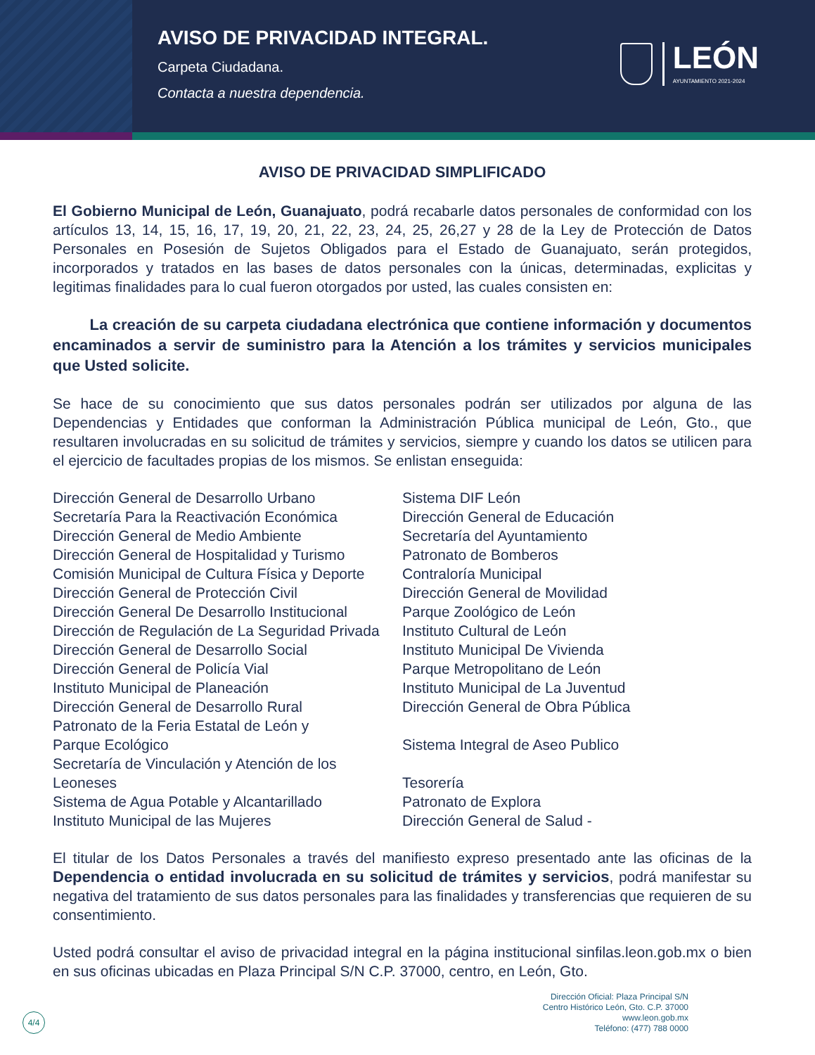AVISO DE PRIVACIDAD INTEGRAL.
Carpeta Ciudadana.
Contacta a nuestra dependencia.
LEÓN
AYUNTAMIENTO 2021-2024
AVISO DE PRIVACIDAD SIMPLIFICADO
El Gobierno Municipal de León, Guanajuato, podrá recabarle datos personales de conformidad con los artículos 13, 14, 15, 16, 17, 19, 20, 21, 22, 23, 24, 25, 26,27 y 28 de la Ley de Protección de Datos Personales en Posesión de Sujetos Obligados para el Estado de Guanajuato, serán protegidos, incorporados y tratados en las bases de datos personales con la únicas, determinadas, explicitas y legitimas finalidades para lo cual fueron otorgados por usted, las cuales consisten en:
La creación de su carpeta ciudadana electrónica que contiene información y documentos encaminados a servir de suministro para la Atención a los trámites y servicios municipales que Usted solicite.
Se hace de su conocimiento que sus datos personales podrán ser utilizados por alguna de las Dependencias y Entidades que conforman la Administración Pública municipal de León, Gto., que resultaren involucradas en su solicitud de trámites y servicios, siempre y cuando los datos se utilicen para el ejercicio de facultades propias de los mismos. Se enlistan enseguida:
Dirección General de Desarrollo Urbano
Secretaría Para la Reactivación Económica
Dirección General de Medio Ambiente
Dirección General de Hospitalidad y Turismo
Comisión Municipal de Cultura Física y Deporte
Dirección General de Protección Civil
Dirección General De Desarrollo Institucional
Dirección de Regulación de La Seguridad Privada
Dirección General de Desarrollo Social
Dirección General de Policía Vial
Instituto Municipal de Planeación
Dirección General de Desarrollo Rural
Patronato de la Feria Estatal de León y
Parque Ecológico
Secretaría de Vinculación y Atención de los
Leoneses
Sistema de Agua Potable y Alcantarillado
Instituto Municipal de las Mujeres
Sistema DIF León
Dirección General de Educación
Secretaría del Ayuntamiento
Patronato de Bomberos
Contraloría Municipal
Dirección General de Movilidad
Parque Zoológico de León
Instituto Cultural de León
Instituto Municipal De Vivienda
Parque Metropolitano de León
Instituto Municipal de La Juventud
Dirección General de Obra Pública
Sistema Integral de Aseo Publico
Tesorería
Patronato de Explora
Dirección General de Salud -
El titular de los Datos Personales a través del manifiesto expreso presentado ante las oficinas de la Dependencia o entidad involucrada en su solicitud de trámites y servicios, podrá manifestar su negativa del tratamiento de sus datos personales para las finalidades y transferencias que requieren de su consentimiento.
Usted podrá consultar el aviso de privacidad integral en la página institucional sinfilas.leon.gob.mx o bien en sus oficinas ubicadas en Plaza Principal S/N C.P. 37000, centro, en León, Gto.
4/4
Dirección Oficial: Plaza Principal S/N
Centro Histórico León, Gto. C.P. 37000
www.leon.gob.mx
Teléfono: (477) 788 0000